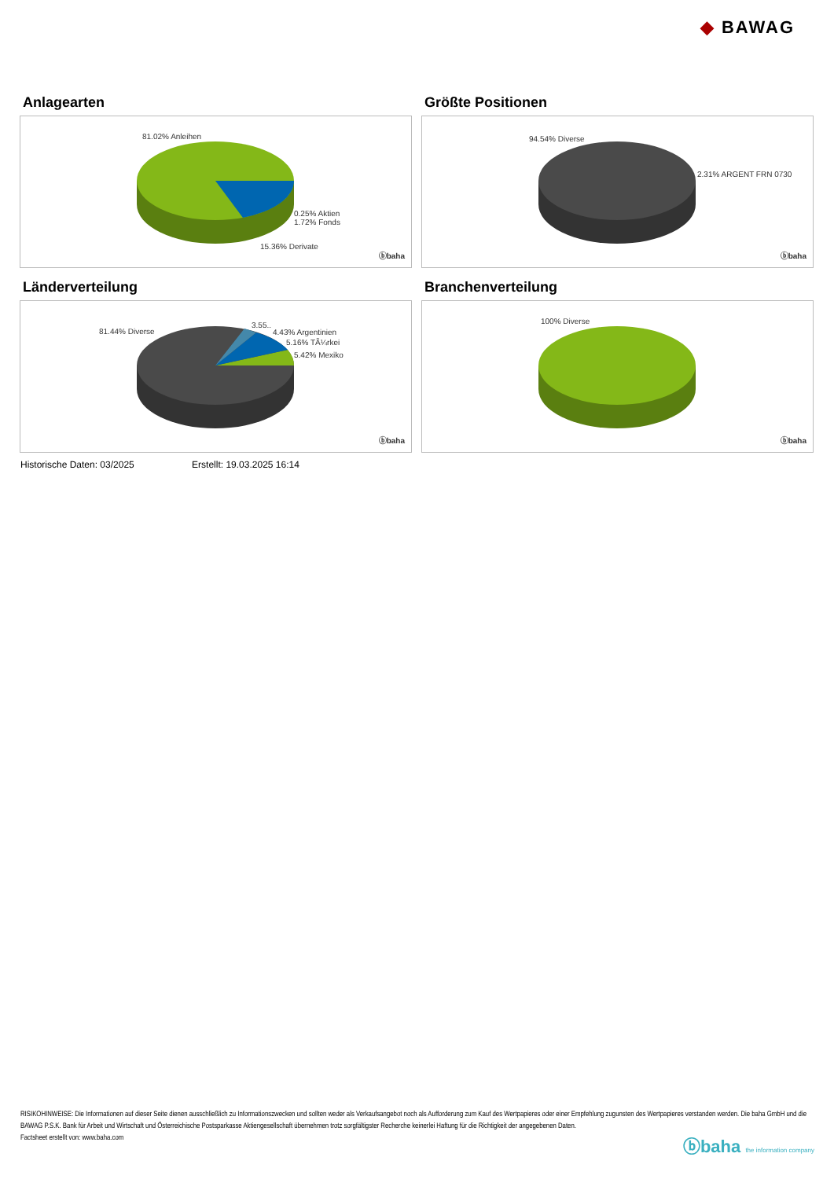◆ BAWAG
Anlagearten
81.02% Anleihen
0.25% Aktien
1.72% Fonds
15.36% Derivate
ⓑbaha
Größte Positionen
94.54% Diverse
2.31% ARGENT FRN 0730
ⓑbaha
Länderverteilung
81.44% Diverse
3.55..
4.43% Argentinien
5.16% TÃ¼rkei
5.42% Mexiko
ⓑbaha
Branchenverteilung
100% Diverse
ⓑbaha
Historische Daten: 03/2025 Erstellt: 19.03.2025 16:14
RISIKOHINWEISE: Die Informationen auf dieser Seite dienen ausschließlich zu Informationszwecken und sollten weder als Verkaufsangebot noch als Aufforderung zum Kauf des Wertpapieres oder einer Empfehlung zugunsten des Wertpapieres verstanden werden. Die baha GmbH und die BAWAG P.S.K. Bank für Arbeit und Wirtschaft und Österreichische Postsparkasse Aktiengesellschaft übernehmen trotz sorgfältigster Recherche keinerlei Haftung für die Richtigkeit der angegebenen Daten.
Factsheet erstellt von: www.baha.com
ⓑbaha the information company